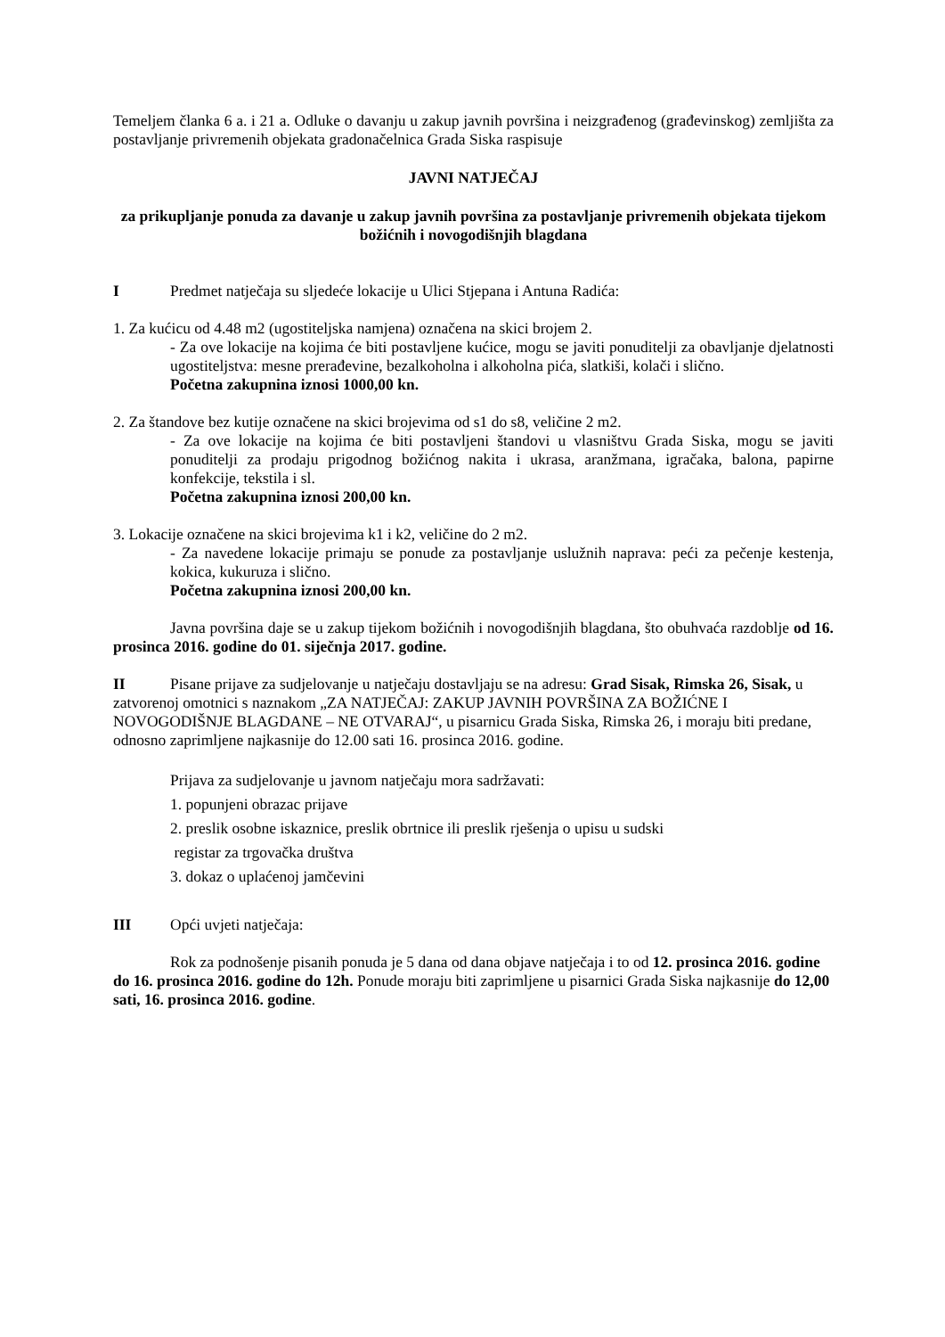Temeljem članka 6 a. i 21 a. Odluke o davanju u zakup javnih površina i neizgrađenog (građevinskog) zemljišta za postavljanje privremenih objekata gradonačelnica Grada Siska raspisuje
JAVNI NATJEČAJ
za prikupljanje ponuda za davanje u zakup javnih površina za postavljanje privremenih objekata tijekom božićnih i novogodišnjih blagdana
I Predmet natječaja su sljedeće lokacije u Ulici Stjepana i Antuna Radića:
1. Za kućicu od 4.48 m2 (ugostiteljska namjena) označena na skici brojem 2.
- Za ove lokacije na kojima će biti postavljene kućice, mogu se javiti ponuditelji za obavljanje djelatnosti ugostiteljstva: mesne prerađevine, bezalkoholna i alkoholna pića, slatkiši, kolači i slično.
Početna zakupnina iznosi 1000,00 kn.
2. Za štandove bez kutije označene na skici brojevima od s1 do s8, veličine 2 m2.
- Za ove lokacije na kojima će biti postavljeni štandovi u vlasništvu Grada Siska, mogu se javiti ponuditelji za prodaju prigodnog božićnog nakita i ukrasa, aranžmana, igračaka, balona, papirne konfekcije, tekstila i sl.
Početna zakupnina iznosi 200,00 kn.
3. Lokacije označene na skici brojevima k1 i k2, veličine do 2 m2.
- Za navedene lokacije primaju se ponude za postavljanje uslužnih naprava: peći za pečenje kestenja, kokica, kukuruza i slično.
Početna zakupnina iznosi 200,00 kn.
Javna površina daje se u zakup tijekom božićnih i novogodišnjih blagdana, što obuhvaća razdoblje od 16. prosinca 2016. godine do 01. siječnja 2017. godine.
II Pisane prijave za sudjelovanje u natječaju dostavljaju se na adresu: Grad Sisak, Rimska 26, Sisak, u zatvorenoj omotnici s naznakom „ZA NATJEČAJ: ZAKUP JAVNIH POVRŠINA ZA BOŽIĆNE I NOVOGODIŠNJE BLAGDANE – NE OTVARAJ“, u pisarnicu Grada Siska, Rimska 26, i moraju biti predane, odnosno zaprimljene najkasnije do 12.00 sati 16. prosinca 2016. godine.
Prijava za sudjelovanje u javnom natječaju mora sadržavati:
1. popunjeni obrazac prijave
2. preslik osobne iskaznice, preslik obrtnice ili preslik rješenja o upisu u sudski
registar za trgovačka društva
3. dokaz o uplaćenoj jamčevini
III Opći uvjeti natječaja:
Rok za podnošenje pisanih ponuda je 5 dana od dana objave natječaja i to od 12. prosinca 2016. godine do 16. prosinca 2016. godine do 12h. Ponude moraju biti zaprimljene u pisarnici Grada Siska najkasnije do 12,00 sati, 16. prosinca 2016. godine.